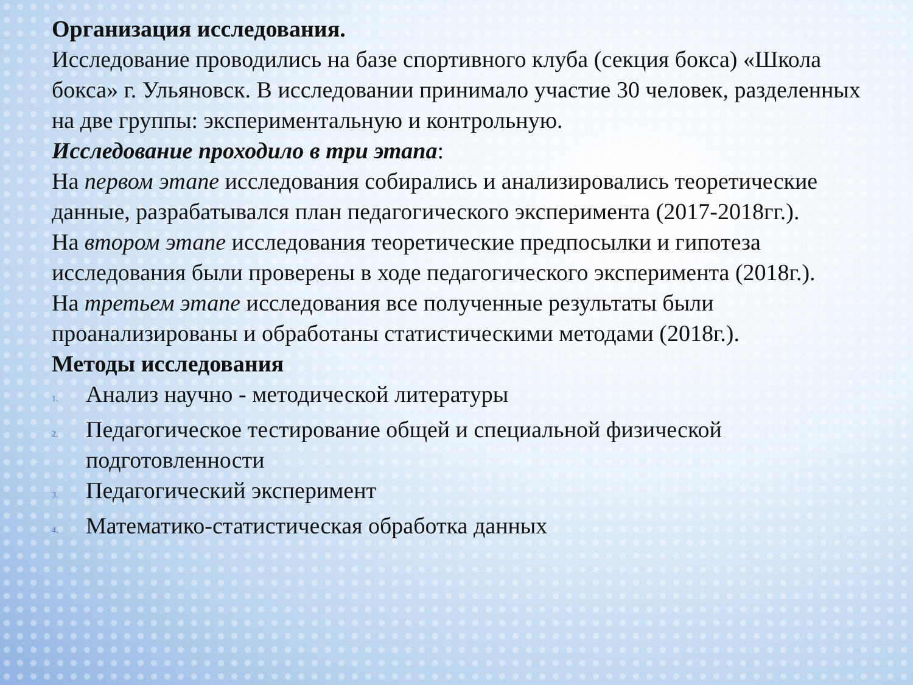Организация исследования.
Исследование проводились на базе спортивного клуба (секция бокса) «Школа бокса» г. Ульяновск. В исследовании принимало участие 30 человек, разделенных на две группы: экспериментальную и контрольную.
Исследование проходило в три этапа:
На первом этапе исследования собирались и анализировались теоретические данные, разрабатывался план педагогического эксперимента (2017-2018гг.).
На втором этапе исследования теоретические предпосылки и гипотеза исследования были проверены в ходе педагогического эксперимента (2018г.).
На третьем этапе исследования все полученные результаты были проанализированы и обработаны статистическими методами (2018г.).
Методы исследования
1. Анализ научно - методической литературы
2. Педагогическое тестирование общей и специальной физической подготовленности
3. Педагогический эксперимент
4. Математико-статистическая обработка данных